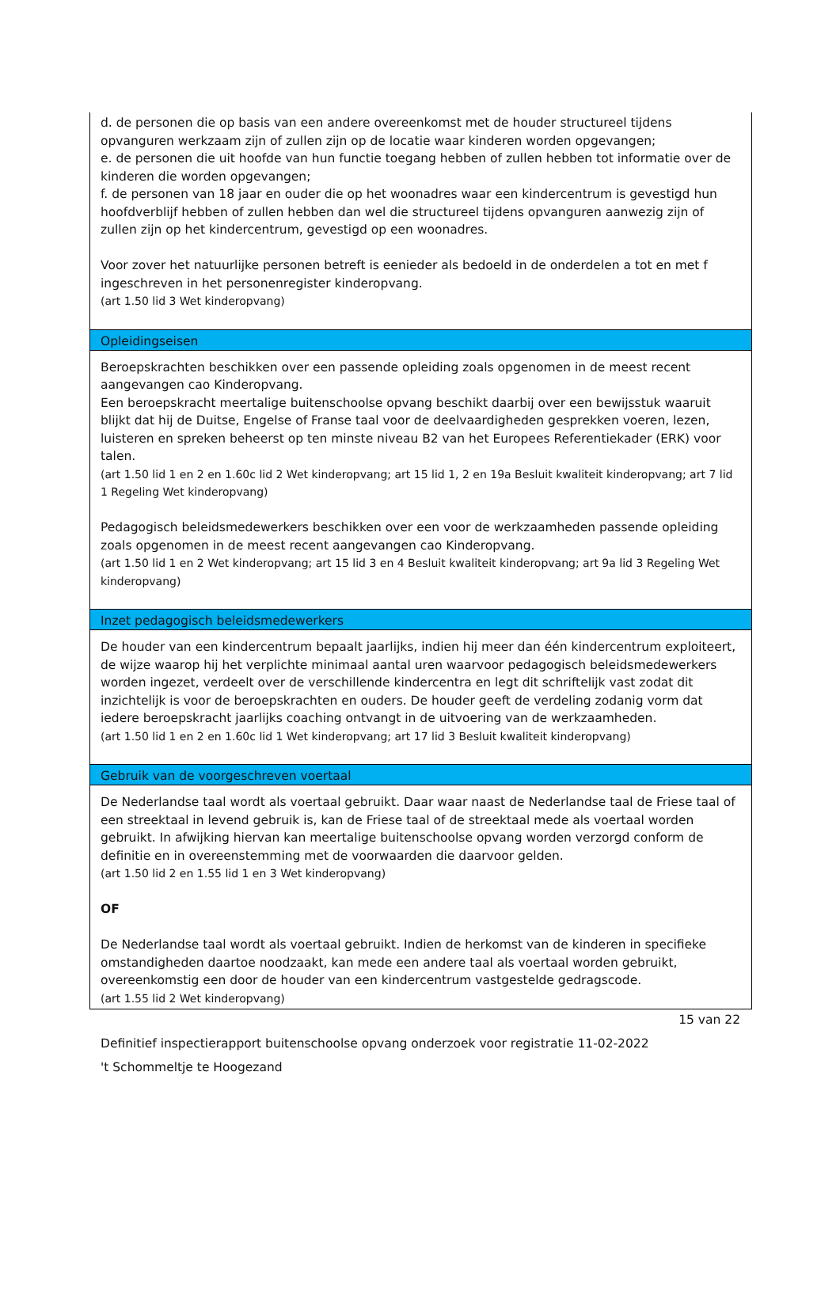d. de personen die op basis van een andere overeenkomst met de houder structureel tijdens opvanguren werkzaam zijn of zullen zijn op de locatie waar kinderen worden opgevangen;
e. de personen die uit hoofde van hun functie toegang hebben of zullen hebben tot informatie over de kinderen die worden opgevangen;
f. de personen van 18 jaar en ouder die op het woonadres waar een kindercentrum is gevestigd hun hoofdverblijf hebben of zullen hebben dan wel die structureel tijdens opvanguren aanwezig zijn of zullen zijn op het kindercentrum, gevestigd op een woonadres.
Voor zover het natuurlijke personen betreft is eenieder als bedoeld in de onderdelen a tot en met f ingeschreven in het personenregister kinderopvang.
(art 1.50 lid 3 Wet kinderopvang)
Opleidingseisen
Beroepskrachten beschikken over een passende opleiding zoals opgenomen in de meest recent aangevangen cao Kinderopvang.
Een beroepskracht meertalige buitenschoolse opvang beschikt daarbij over een bewijsstuk waaruit blijkt dat hij de Duitse, Engelse of Franse taal voor de deelvaardigheden gesprekken voeren, lezen, luisteren en spreken beheerst op ten minste niveau B2 van het Europees Referentiekader (ERK) voor talen.
(art 1.50 lid 1 en 2 en 1.60c lid 2 Wet kinderopvang; art 15 lid 1, 2 en 19a Besluit kwaliteit kinderopvang; art 7 lid 1 Regeling Wet kinderopvang)
Pedagogisch beleidsmedewerkers beschikken over een voor de werkzaamheden passende opleiding zoals opgenomen in de meest recent aangevangen cao Kinderopvang.
(art 1.50 lid 1 en 2 Wet kinderopvang; art 15 lid 3 en 4 Besluit kwaliteit kinderopvang; art 9a lid 3 Regeling Wet kinderopvang)
Inzet pedagogisch beleidsmedewerkers
De houder van een kindercentrum bepaalt jaarlijks, indien hij meer dan één kindercentrum exploiteert, de wijze waarop hij het verplichte minimaal aantal uren waarvoor pedagogisch beleidsmedewerkers worden ingezet, verdeelt over de verschillende kindercentra en legt dit schriftelijk vast zodat dit inzichtelijk is voor de beroepskrachten en ouders. De houder geeft de verdeling zodanig vorm dat iedere beroepskracht jaarlijks coaching ontvangt in de uitvoering van de werkzaamheden.
(art 1.50 lid 1 en 2 en 1.60c lid 1 Wet kinderopvang; art 17 lid 3 Besluit kwaliteit kinderopvang)
Gebruik van de voorgeschreven voertaal
De Nederlandse taal wordt als voertaal gebruikt. Daar waar naast de Nederlandse taal de Friese taal of een streektaal in levend gebruik is, kan de Friese taal of de streektaal mede als voertaal worden gebruikt. In afwijking hiervan kan meertalige buitenschoolse opvang worden verzorgd conform de definitie en in overeenstemming met de voorwaarden die daarvoor gelden.
(art 1.50 lid 2 en 1.55 lid 1 en 3 Wet kinderopvang)
OF
De Nederlandse taal wordt als voertaal gebruikt. Indien de herkomst van de kinderen in specifieke omstandigheden daartoe noodzaakt, kan mede een andere taal als voertaal worden gebruikt, overeenkomstig een door de houder van een kindercentrum vastgestelde gedragscode.
(art 1.55 lid 2 Wet kinderopvang)
15 van 22
Definitief inspectierapport buitenschoolse opvang onderzoek voor registratie 11-02-2022
't Schommeltje te Hoogezand